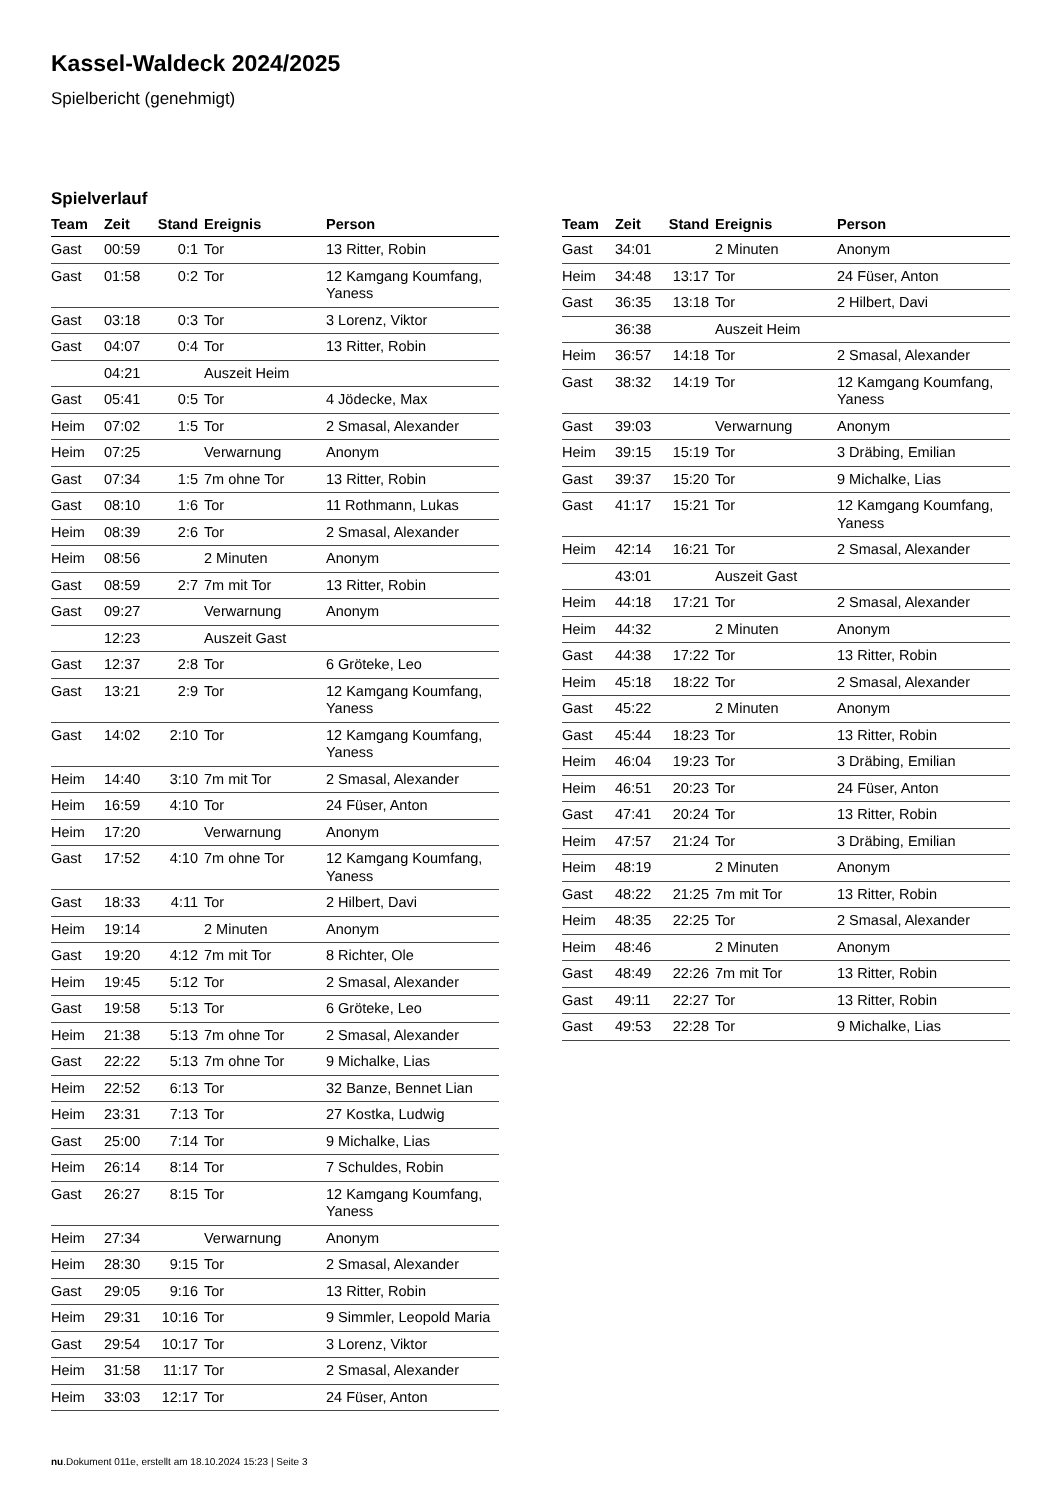Kassel-Waldeck 2024/2025
Spielbericht (genehmigt)
Spielverlauf
| Team | Zeit | Stand | Ereignis | Person |
| --- | --- | --- | --- | --- |
| Gast | 00:59 | 0:1 | Tor | 13 Ritter, Robin |
| Gast | 01:58 | 0:2 | Tor | 12 Kamgang Koumfang, Yaness |
| Gast | 03:18 | 0:3 | Tor | 3 Lorenz, Viktor |
| Gast | 04:07 | 0:4 | Tor | 13 Ritter, Robin |
| | 04:21 | | Auszeit Heim | |
| Gast | 05:41 | 0:5 | Tor | 4 Jödecke, Max |
| Heim | 07:02 | 1:5 | Tor | 2 Smasal, Alexander |
| Heim | 07:25 | | Verwarnung | Anonym |
| Gast | 07:34 | 1:5 | 7m ohne Tor | 13 Ritter, Robin |
| Gast | 08:10 | 1:6 | Tor | 11 Rothmann, Lukas |
| Heim | 08:39 | 2:6 | Tor | 2 Smasal, Alexander |
| Heim | 08:56 | | 2 Minuten | Anonym |
| Gast | 08:59 | 2:7 | 7m mit Tor | 13 Ritter, Robin |
| Gast | 09:27 | | Verwarnung | Anonym |
| | 12:23 | | Auszeit Gast | |
| Gast | 12:37 | 2:8 | Tor | 6 Gröteke, Leo |
| Gast | 13:21 | 2:9 | Tor | 12 Kamgang Koumfang, Yaness |
| Gast | 14:02 | 2:10 | Tor | 12 Kamgang Koumfang, Yaness |
| Heim | 14:40 | 3:10 | 7m mit Tor | 2 Smasal, Alexander |
| Heim | 16:59 | 4:10 | Tor | 24 Füser, Anton |
| Heim | 17:20 | | Verwarnung | Anonym |
| Gast | 17:52 | 4:10 | 7m ohne Tor | 12 Kamgang Koumfang, Yaness |
| Gast | 18:33 | 4:11 | Tor | 2 Hilbert, Davi |
| Heim | 19:14 | | 2 Minuten | Anonym |
| Gast | 19:20 | 4:12 | 7m mit Tor | 8 Richter, Ole |
| Heim | 19:45 | 5:12 | Tor | 2 Smasal, Alexander |
| Gast | 19:58 | 5:13 | Tor | 6 Gröteke, Leo |
| Heim | 21:38 | 5:13 | 7m ohne Tor | 2 Smasal, Alexander |
| Gast | 22:22 | 5:13 | 7m ohne Tor | 9 Michalke, Lias |
| Heim | 22:52 | 6:13 | Tor | 32 Banze, Bennet Lian |
| Heim | 23:31 | 7:13 | Tor | 27 Kostka, Ludwig |
| Gast | 25:00 | 7:14 | Tor | 9 Michalke, Lias |
| Heim | 26:14 | 8:14 | Tor | 7 Schuldes, Robin |
| Gast | 26:27 | 8:15 | Tor | 12 Kamgang Koumfang, Yaness |
| Heim | 27:34 | | Verwarnung | Anonym |
| Heim | 28:30 | 9:15 | Tor | 2 Smasal, Alexander |
| Gast | 29:05 | 9:16 | Tor | 13 Ritter, Robin |
| Heim | 29:31 | 10:16 | Tor | 9 Simmler, Leopold Maria |
| Gast | 29:54 | 10:17 | Tor | 3 Lorenz, Viktor |
| Heim | 31:58 | 11:17 | Tor | 2 Smasal, Alexander |
| Heim | 33:03 | 12:17 | Tor | 24 Füser, Anton |
| Team | Zeit | Stand | Ereignis | Person |
| --- | --- | --- | --- | --- |
| Gast | 34:01 | | 2 Minuten | Anonym |
| Heim | 34:48 | 13:17 | Tor | 24 Füser, Anton |
| Gast | 36:35 | 13:18 | Tor | 2 Hilbert, Davi |
| | 36:38 | | Auszeit Heim | |
| Heim | 36:57 | 14:18 | Tor | 2 Smasal, Alexander |
| Gast | 38:32 | 14:19 | Tor | 12 Kamgang Koumfang, Yaness |
| Gast | 39:03 | | Verwarnung | Anonym |
| Heim | 39:15 | 15:19 | Tor | 3 Dräbing, Emilian |
| Gast | 39:37 | 15:20 | Tor | 9 Michalke, Lias |
| Gast | 41:17 | 15:21 | Tor | 12 Kamgang Koumfang, Yaness |
| Heim | 42:14 | 16:21 | Tor | 2 Smasal, Alexander |
| | 43:01 | | Auszeit Gast | |
| Heim | 44:18 | 17:21 | Tor | 2 Smasal, Alexander |
| Heim | 44:32 | | 2 Minuten | Anonym |
| Gast | 44:38 | 17:22 | Tor | 13 Ritter, Robin |
| Heim | 45:18 | 18:22 | Tor | 2 Smasal, Alexander |
| Gast | 45:22 | | 2 Minuten | Anonym |
| Gast | 45:44 | 18:23 | Tor | 13 Ritter, Robin |
| Heim | 46:04 | 19:23 | Tor | 3 Dräbing, Emilian |
| Heim | 46:51 | 20:23 | Tor | 24 Füser, Anton |
| Gast | 47:41 | 20:24 | Tor | 13 Ritter, Robin |
| Heim | 47:57 | 21:24 | Tor | 3 Dräbing, Emilian |
| Heim | 48:19 | | 2 Minuten | Anonym |
| Gast | 48:22 | 21:25 | 7m mit Tor | 13 Ritter, Robin |
| Heim | 48:35 | 22:25 | Tor | 2 Smasal, Alexander |
| Heim | 48:46 | | 2 Minuten | Anonym |
| Gast | 48:49 | 22:26 | 7m mit Tor | 13 Ritter, Robin |
| Gast | 49:11 | 22:27 | Tor | 13 Ritter, Robin |
| Gast | 49:53 | 22:28 | Tor | 9 Michalke, Lias |
nu.Dokument 011e, erstellt am 18.10.2024 15:23 | Seite 3